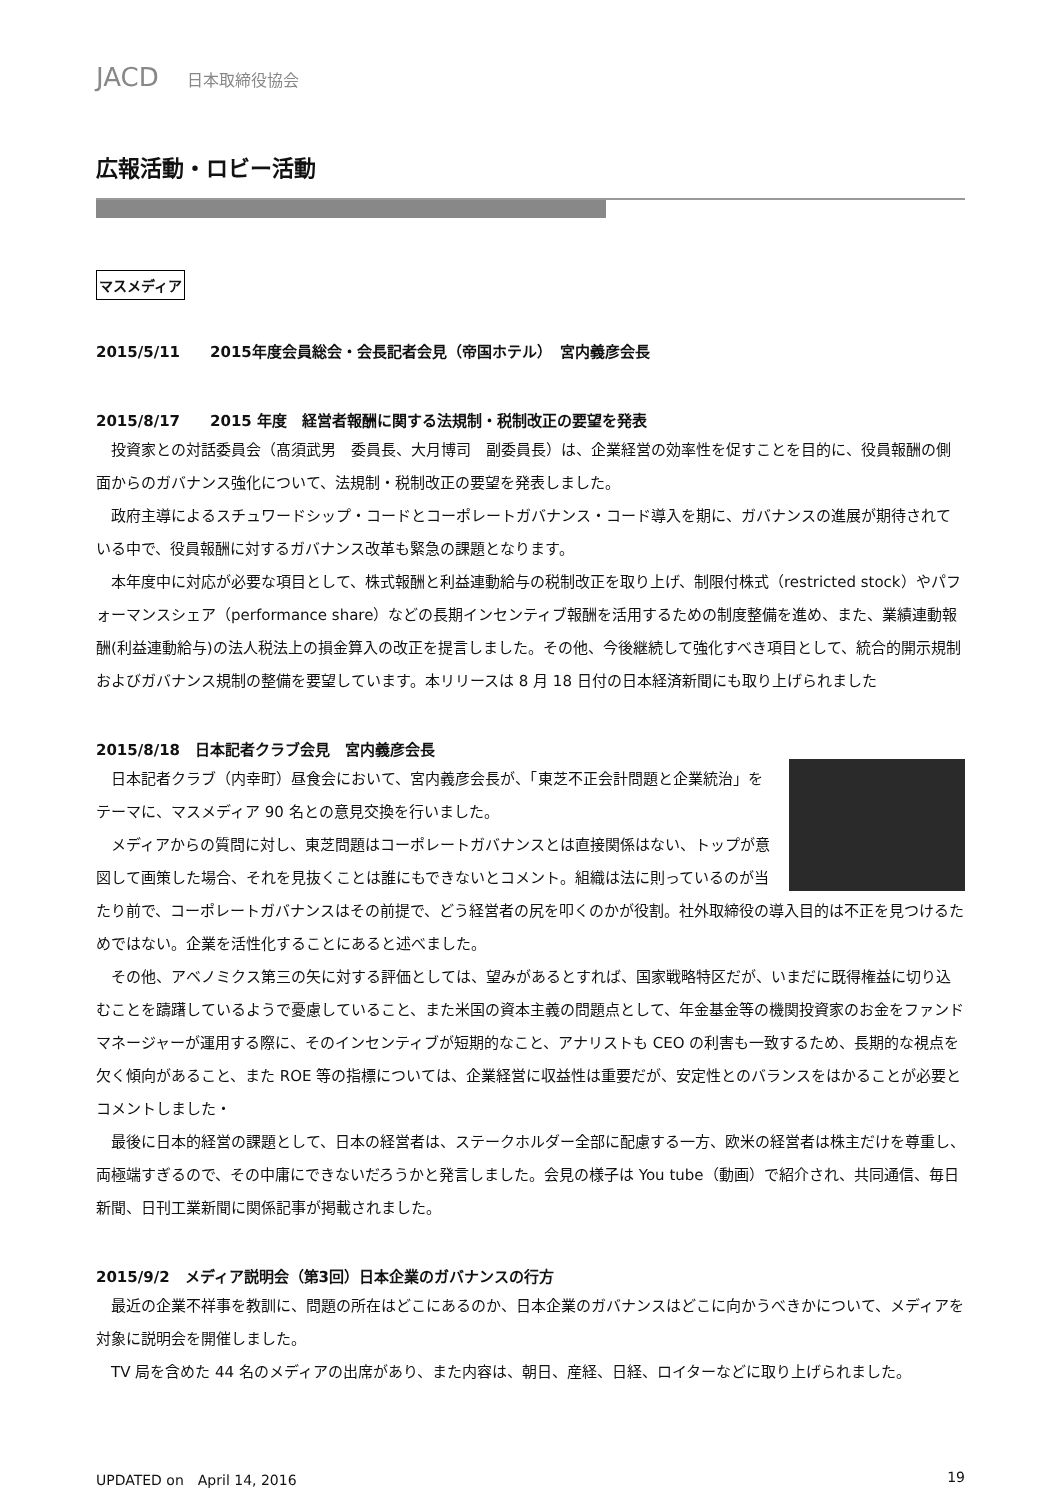JACD 日本取締役協会
広報活動・ロビー活動
マスメディア
2015/5/11　　2015年度会員総会・会長記者会見（帝国ホテル）　宮内義彦会長
2015/8/17　　2015 年度　経営者報酬に関する法規制・税制改正の要望を発表
投資家との対話委員会（髙須武男　委員長、大月博司　副委員長）は、企業経営の効率性を促すことを目的に、役員報酬の側面からのガバナンス強化について、法規制・税制改正の要望を発表しました。
政府主導によるスチュワードシップ・コードとコーポレートガバナンス・コード導入を期に、ガバナンスの進展が期待されている中で、役員報酬に対するガバナンス改革も緊急の課題となります。
本年度中に対応が必要な項目として、株式報酬と利益連動給与の税制改正を取り上げ、制限付株式（restricted stock）やパフォーマンスシェア（performance share）などの長期インセンティブ報酬を活用するための制度整備を進め、また、業績連動報酬(利益連動給与)の法人税法上の損金算入の改正を提言しました。その他、今後継続して強化すべき項目として、統合的開示規制およびガバナンス規制の整備を要望しています。本リリースは 8 月 18 日付の日本経済新聞にも取り上げられました
2015/8/18　日本記者クラブ会見　宮内義彦会長
日本記者クラブ（内幸町）昼食会において、宮内義彦会長が、「東芝不正会計問題と企業統治」をテーマに、マスメディア 90 名との意見交換を行いました。
メディアからの質問に対し、東芝問題はコーポレートガバナンスとは直接関係はない、トップが意図して画策した場合、それを見抜くことは誰にもできないとコメント。組織は法に則っているのが当たり前で、コーポレートガバナンスはその前提で、どう経営者の尻を叩くのかが役割。社外取締役の導入目的は不正を見つけるためではない。企業を活性化することにあると述べました。
その他、アベノミクス第三の矢に対する評価としては、望みがあるとすれば、国家戦略特区だが、いまだに既得権益に切り込むことを躊躇しているようで憂慮していること、また米国の資本主義の問題点として、年金基金等の機関投資家のお金をファンドマネージャーが運用する際に、そのインセンティブが短期的なこと、アナリストも CEO の利害も一致するため、長期的な視点を欠く傾向があること、また ROE 等の指標については、企業経営に収益性は重要だが、安定性とのバランスをはかることが必要とコメントしました・
最後に日本的経営の課題として、日本の経営者は、ステークホルダー全部に配慮する一方、欧米の経営者は株主だけを尊重し、両極端すぎるので、その中庸にできないだろうかと発言しました。会見の様子は You tube（動画）で紹介され、共同通信、毎日新聞、日刊工業新聞に関係記事が掲載されました。
2015/9/2　メディア説明会（第3回）日本企業のガバナンスの行方
最近の企業不祥事を教訓に、問題の所在はどこにあるのか、日本企業のガバナンスはどこに向かうべきかについて、メディアを対象に説明会を開催しました。
TV 局を含めた 44 名のメディアの出席があり、また内容は、朝日、産経、日経、ロイターなどに取り上げられました。
UPDATED on　April 14, 2016 19